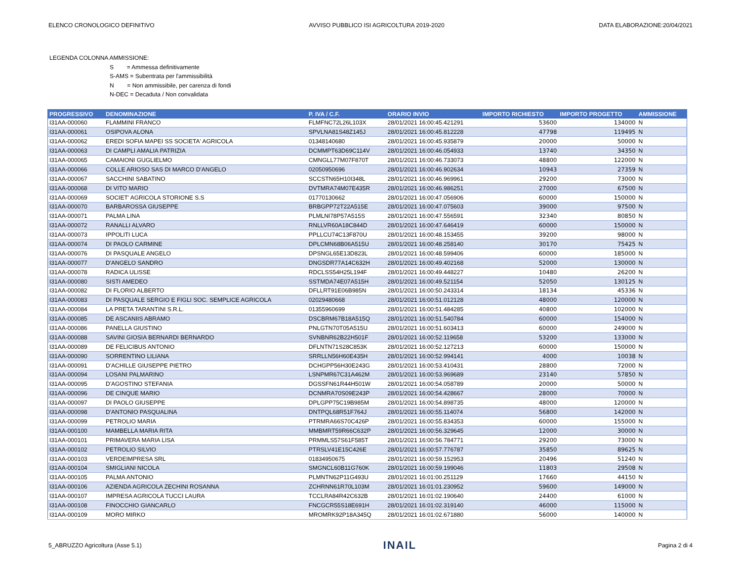ELENCO CRONOLOGICO DEFINITIVO AVVISO PUBBLICO ISI AGRICOLTURA 2019-2020 DATA ELABORAZIONE:20/04/2021
LEGENDA COLONNA AMMISSIONE:
S = Ammessa definitivamente
S-AMS = Subentrata per l'ammissibilità
N = Non ammissibile, per carenza di fondi
N-DEC = Decaduta / Non convalidata
| PROGRESSIVO | DENOMINAZIONE | P. IVA / C.F. | ORARIO INVIO | IMPORTO RICHIESTO | IMPORTO PROGETTO | AMMISSIONE |
| --- | --- | --- | --- | --- | --- | --- |
| I31AA-000060 | FLAMMINI FRANCO | FLMFNC72L26L103X | 28/01/2021 16:00:45.421291 | 53600 | 134000 | N |
| I31AA-000061 | OSIPOVA ALONA | SPVLNA81S48Z145J | 28/01/2021 16:00:45.812228 | 47798 | 119495 | N |
| I31AA-000062 | EREDI SOFIA MAPEI SS SOCIETA' AGRICOLA | 01348140680 | 28/01/2021 16:00:45.935879 | 20000 | 50000 | N |
| I31AA-000063 | DI CAMPLI AMALIA PATRIZIA | DCMMPT63D69C114V | 28/01/2021 16:00:46.054933 | 13740 | 34350 | N |
| I31AA-000065 | CAMAIONI GUGLIELMO | CMNGLL77M07F870T | 28/01/2021 16:00:46.733073 | 48800 | 122000 | N |
| I31AA-000066 | COLLE ARIOSO SAS DI MARCO D'ANGELO | 02050950696 | 28/01/2021 16:00:46.902634 | 10943 | 27359 | N |
| I31AA-000067 | SACCHINI SABATINO | SCCSTN65H10I348L | 28/01/2021 16:00:46.969961 | 29200 | 73000 | N |
| I31AA-000068 | DI VITO MARIO | DVTMRA74M07E435R | 28/01/2021 16:00:46.986251 | 27000 | 67500 | N |
| I31AA-000069 | SOCIET' AGRICOLA STORIONE S.S | 01770130662 | 28/01/2021 16:00:47.056906 | 60000 | 150000 | N |
| I31AA-000070 | BARBAROSSA GIUSEPPE | BRBGPP72T22A515E | 28/01/2021 16:00:47.075603 | 39000 | 97500 | N |
| I31AA-000071 | PALMA LINA | PLMLNI78P57A515S | 28/01/2021 16:00:47.556591 | 32340 | 80850 | N |
| I31AA-000072 | RANALLI ALVARO | RNLLVR60A18C844D | 28/01/2021 16:00:47.646419 | 60000 | 150000 | N |
| I31AA-000073 | IPPOLITI LUCA | PPLLCU74C13F870U | 28/01/2021 16:00:48.153455 | 39200 | 98000 | N |
| I31AA-000074 | DI PAOLO CARMINE | DPLCMN68B06A515U | 28/01/2021 16:00:48.258140 | 30170 | 75425 | N |
| I31AA-000076 | DI PASQUALE ANGELO | DPSNGL65E13D823L | 28/01/2021 16:00:48.599406 | 60000 | 185000 | N |
| I31AA-000077 | D'ANGELO SANDRO | DNGSDR77A14C632H | 28/01/2021 16:00:49.402168 | 52000 | 130000 | N |
| I31AA-000078 | RADICA ULISSE | RDCLSS54H25L194F | 28/01/2021 16:00:49.448227 | 10480 | 26200 | N |
| I31AA-000080 | SISTI AMEDEO | SSTMDA74E07A515H | 28/01/2021 16:00:49.521154 | 52050 | 130125 | N |
| I31AA-000082 | DI FLORIO ALBERTO | DFLLRT91E06B985N | 28/01/2021 16:00:50.243314 | 18134 | 45336 | N |
| I31AA-000083 | DI PASQUALE SERGIO E FIGLI SOC. SEMPLICE AGRICOLA | 02029480668 | 28/01/2021 16:00:51.012128 | 48000 | 120000 | N |
| I31AA-000084 | LA PRETA TARANTINI S.R.L. | 01355960699 | 28/01/2021 16:00:51.484285 | 40800 | 102000 | N |
| I31AA-000085 | DE ASCANIIS ABRAMO | DSCBRM67B18A515Q | 28/01/2021 16:00:51.540784 | 60000 | 154000 | N |
| I31AA-000086 | PANELLA GIUSTINO | PNLGTN70T05A515U | 28/01/2021 16:00:51.603413 | 60000 | 249000 | N |
| I31AA-000088 | SAVINI GIOSIA BERNARDI BERNARDO | SVNBNR62B22H501F | 28/01/2021 16:00:52.119658 | 53200 | 133000 | N |
| I31AA-000089 | DE FELICIBUS ANTONIO | DFLNTN71S28C853K | 28/01/2021 16:00:52.127213 | 60000 | 150000 | N |
| I31AA-000090 | SORRENTINO LILIANA | SRRLLN56H60E435H | 28/01/2021 16:00:52.994141 | 4000 | 10038 | N |
| I31AA-000091 | D'ACHILLE GIUSEPPE PIETRO | DCHGPP56H30E243G | 28/01/2021 16:00:53.410431 | 28800 | 72000 | N |
| I31AA-000094 | LOSANI PALMARINO | LSNPMR67C31A462M | 28/01/2021 16:00:53.969689 | 23140 | 57850 | N |
| I31AA-000095 | D'AGOSTINO STEFANIA | DGSSFN61R44H501W | 28/01/2021 16:00:54.058789 | 20000 | 50000 | N |
| I31AA-000096 | DE CINQUE MARIO | DCNMRA70S09E243P | 28/01/2021 16:00:54.428667 | 28000 | 70000 | N |
| I31AA-000097 | DI PAOLO GIUSEPPE | DPLGPP75C19B985M | 28/01/2021 16:00:54.898735 | 48000 | 120000 | N |
| I31AA-000098 | D'ANTONIO PASQUALINA | DNTPQL68R51F764J | 28/01/2021 16:00:55.114074 | 56800 | 142000 | N |
| I31AA-000099 | PETROLIO MARIA | PTRMRA66S70C426P | 28/01/2021 16:00:55.834353 | 60000 | 155000 | N |
| I31AA-000100 | MAMBELLA MARIA RITA | MMBMRT59R66C632P | 28/01/2021 16:00:56.329645 | 12000 | 30000 | N |
| I31AA-000101 | PRIMAVERA MARIA LISA | PRMMLS57S61F585T | 28/01/2021 16:00:56.784771 | 29200 | 73000 | N |
| I31AA-000102 | PETROLIO SILVIO | PTRSLV41E15C426E | 28/01/2021 16:00:57.776787 | 35850 | 89625 | N |
| I31AA-000103 | VERDEIMPRESA SRL | 01834950675 | 28/01/2021 16:00:59.152953 | 20496 | 51240 | N |
| I31AA-000104 | SMIGLIANI NICOLA | SMGNCL60B11G760K | 28/01/2021 16:00:59.199046 | 11803 | 29508 | N |
| I31AA-000105 | PALMA ANTONIO | PLMNTN62P11G493U | 28/01/2021 16:01:00.251129 | 17660 | 44150 | N |
| I31AA-000106 | AZIENDA AGRICOLA ZECHINI ROSANNA | ZCHRNN61R70L103M | 28/01/2021 16:01:01.230952 | 59600 | 149000 | N |
| I31AA-000107 | IMPRESA AGRICOLA TUCCI LAURA | TCCLRA84R42C632B | 28/01/2021 16:01:02.190640 | 24400 | 61000 | N |
| I31AA-000108 | FINOCCHIO GIANCARLO | FNCGCR55S18E691H | 28/01/2021 16:01:02.319140 | 46000 | 115000 | N |
| I31AA-000109 | MORO MIRKO | MROMRK92P18A345Q | 28/01/2021 16:01:02.671880 | 56000 | 140000 | N |
5_ABRUZZO Agricoltura (Asse 5.1) INAIL Pagina 2 di 4